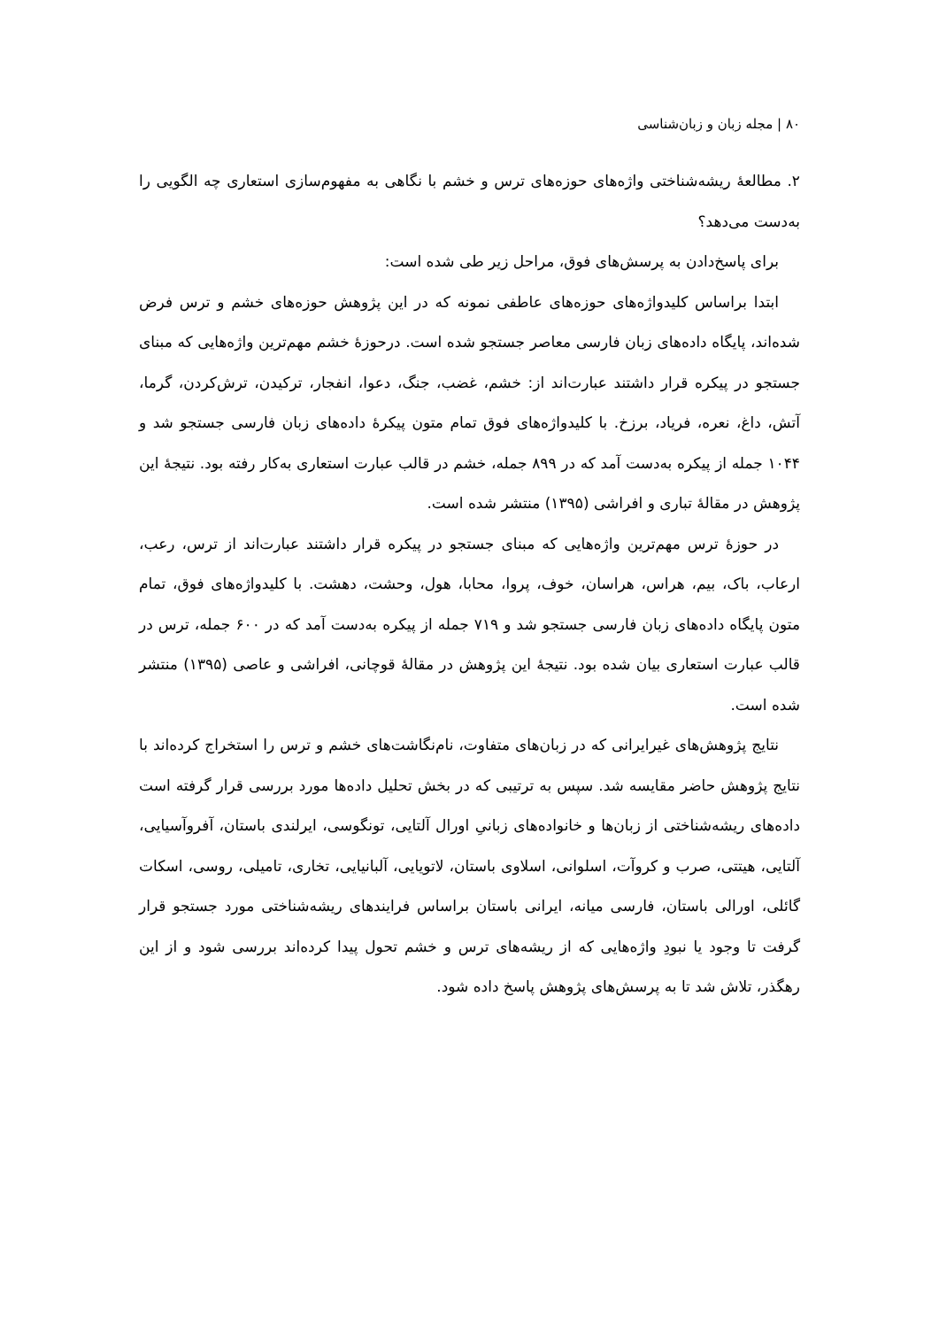۸۰ | مجله زبان و زبان‌شناسی
۲. مطالعۀ ریشه‌شناختی واژه‌های حوزه‌های ترس و خشم با نگاهی به مفهوم‌سازی استعاری چه الگویی را به‌دست می‌دهد؟
برای پاسخ‌دادن به پرسش‌های فوق، مراحل زیر طی شده است:
ابتدا براساس کلیدواژه‌های حوزه‌های عاطفی نمونه که در این پژوهش حوزه‌های خشم و ترس فرض شده‌اند، پایگاه داده‌های زبان فارسی معاصر جستجو شده است. درحوزۀ خشم مهم‌ترین واژه‌هایی که مبنای جستجو در پیکره قرار داشتند عبارت‌اند از: خشم، غضب، جنگ، دعوا، انفجار، ترکیدن، ترش‌کردن، گرما، آتش، داغ، نعره، فریاد، برزخ. با کلیدواژه‌های فوق تمام متون پیکرۀ داده‌های زبان فارسی جستجو شد و ۱۰۴۴ جمله از پیکره به‌دست آمد که در ۸۹۹ جمله، خشم در قالب عبارت استعاری به‌کار رفته بود. نتیجۀ این پژوهش در مقالۀ تباری و افراشی (۱۳۹۵) منتشر شده است.
در حوزۀ ترس مهم‌ترین واژه‌هایی که مبنای جستجو در پیکره قرار داشتند عبارت‌اند از ترس، رعب، ارعاب، باک، بیم، هراس، هراسان، خوف، پروا، محابا، هول، وحشت، دهشت. با کلیدواژه‌های فوق، تمام متون پایگاه داده‌های زبان فارسی جستجو شد و ۷۱۹ جمله از پیکره به‌دست آمد که در ۶۰۰ جمله، ترس در قالب عبارت استعاری بیان شده بود. نتیجۀ این پژوهش در مقالۀ قوچانی، افراشی و عاصی (۱۳۹۵) منتشر شده است.
نتایج پژوهش‌های غیرایرانی که در زبان‌های متفاوت، نام‌نگاشت‌های خشم و ترس را استخراج کرده‌اند با نتایج پژوهش حاضر مقایسه شد. سپس به ترتیبی که در بخش تحلیل داده‌ها مورد بررسی قرار گرفته است داده‌های ریشه‌شناختی از زبان‌ها و خانواده‌های زبانیِ اورال آلتایی، تونگوسی، ایرلندی باستان، آفروآسیایی، آلتایی، هیتتی، صرب و کروآت، اسلوانی، اسلاوی باستان، لاتویایی، آلبانیایی، تخاری، تامیلی، روسی، اسکات گائلی، اورالی باستان، فارسی میانه، ایرانی باستان براساس فرایندهای ریشه‌شناختی مورد جستجو قرار گرفت تا وجود یا نبودِ واژه‌هایی که از ریشه‌های ترس و خشم تحول پیدا کرده‌اند بررسی شود و از این رهگذر، تلاش شد تا به پرسش‌های پژوهش پاسخ داده شود.